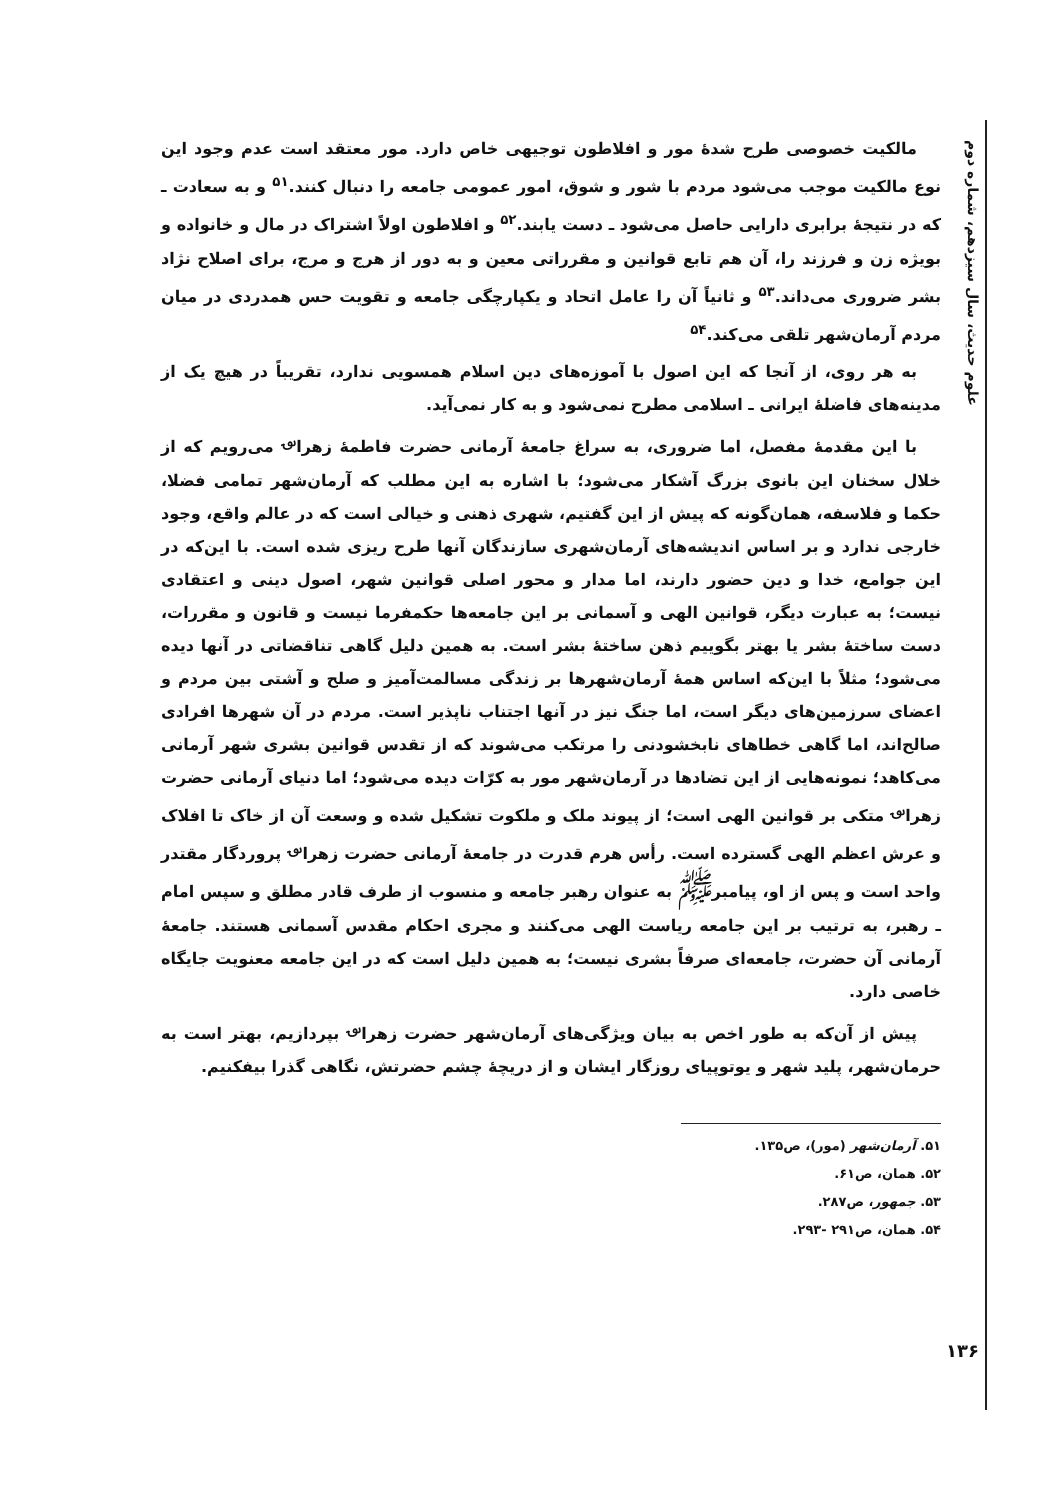مالکیت خصوصی طرح شدهٔ مور و افلاطون توجیهی خاص دارد. مور معتقد است عدم وجود این نوع مالکیت موجب می‌شود مردم با شور و شوق، امور عمومی جامعه را دنبال کنند.<sup>۵۱</sup> و به سعادت ـ که در نتیجهٔ برابری دارایی حاصل می‌شود ـ دست یابند.<sup>۵۲</sup> و افلاطون اولاً اشتراک در مال و خانواده و بویژه زن و فرزند را، آن هم تابع قوانین و مقرراتی معین و به دور از هرج و مرج، برای اصلاح نژاد بشر ضروری می‌داند.<sup>۵۳</sup> و ثانیاً آن را عامل اتحاد و یکپارچگی جامعه و تقویت حس همدردی در میان مردم آرمان‌شهر تلقی می‌کند.<sup>۵۴</sup>
به هر روی، از آنجا که این اصول با آموزه‌های دین اسلام همسویی ندارد، تقریباً در هیچ یک از مدینه‌های فاضلهٔ ایرانی ـ اسلامی مطرح نمی‌شود و به کار نمی‌آید.
با این مقدمهٔ مفصل، اما ضروری، به سراغ جامعهٔ آرمانی حضرت فاطمهٔ زهرا<sup>؈</sup> می‌رویم که از خلال سخنان این بانوی بزرگ آشکار می‌شود؛ با اشاره به این مطلب که آرمان‌شهر تمامی فضلا، حکما و فلاسفه، همان‌گونه که پیش از این گفتیم، شهری ذهنی و خیالی است که در عالم واقع، وجود خارجی ندارد و بر اساس اندیشه‌های آرمان‌شهری سازندگان آنها طرح ریزی شده است. با این‌که در این جوامع، خدا و دین حضور دارند، اما مدار و محور اصلی قوانین شهر، اصول دینی و اعتقادی نیست؛ به عبارت دیگر، قوانین الهی و آسمانی بر این جامعه‌ها حکمفرما نیست و قانون و مقررات، دست ساختهٔ بشر یا بهتر بگوییم ذهن ساختهٔ بشر است. به همین دلیل گاهی تناقضاتی در آنها دیده می‌شود؛ مثلاً با این‌که اساس همهٔ آرمان‌شهرها بر زندگی مسالمت‌آمیز و صلح و آشتی بین مردم و اعضای سرزمین‌های دیگر است، اما جنگ نیز در آنها اجتناب ناپذیر است. مردم در آن شهرها افرادی صالح‌اند، اما گاهی خطاهای نابخشودنی را مرتکب می‌شوند که از تقدس قوانین بشری شهر آرمانی می‌کاهد؛ نمونه‌هایی از این تضادها در آرمان‌شهر مور به کرّات دیده می‌شود؛ اما دنیای آرمانی حضرت زهرا<sup>؈</sup> متکی بر قوانین الهی است؛ از پیوند ملک و ملکوت تشکیل شده و وسعت آن از خاک تا افلاک و عرش اعظم الهی گسترده است. رأس هرم قدرت در جامعهٔ آرمانی حضرت زهرا<sup>؈</sup> پروردگار مقتدر واحد است و پس از او، پیامبر<sup>ﷺ</sup> به عنوان رهبر جامعه و منسوب از طرف قادر مطلق و سپس امام ـ رهبر، به ترتیب بر این جامعه ریاست الهی می‌کنند و مجری احکام مقدس آسمانی هستند. جامعهٔ آرمانی آن حضرت، جامعه‌ای صرفاً بشری نیست؛ به همین دلیل است که در این جامعه معنویت جایگاه خاصی دارد.
پیش از آن‌که به طور اخص به بیان ویژگی‌های آرمان‌شهر حضرت زهرا<sup>؈</sup> بپردازیم، بهتر است به حرمان‌شهر، پلید شهر و یوتوپیای روزگار ایشان و از دریچهٔ چشم حضرتش، نگاهی گذرا بیفکنیم.
۵۱. آرمان‌شهر (مور)، ص۱۳۵.
۵۲. همان، ص۶۱.
۵۳. جمهور، ص۲۸۷.
۵۴. همان، ص۲۹۱ -۲۹۳.
علوم حدیث، سال سیزدهم، شماره دوم
۱۳۶